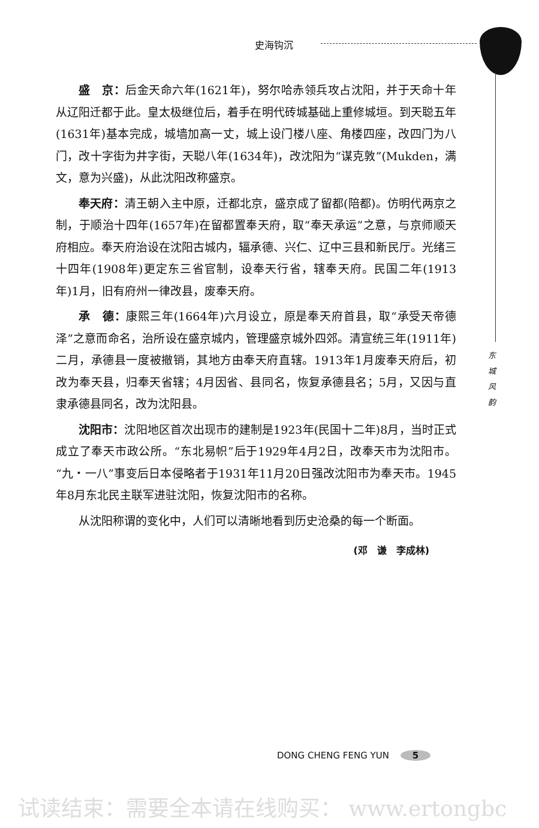史海钩沉
盛　京：后金天命六年(1621年)，努尔哈赤领兵攻占沈阳，并于天命十年从辽阳迁都于此。皇太极继位后，着手在明代砖城基础上重修城垣。到天聪五年(1631年)基本完成，城墙加高一丈，城上设门楼八座、角楼四座，改四门为八门，改十字街为井字街，天聪八年(1634年)，改沈阳为“谋克敦”(Mukden，满文，意为兴盛)，从此沈阳改称盛京。
奉天府：清王朝入主中原，迁都北京，盛京成了留都(陪都)。仿明代两京之制，于顺治十四年(1657年)在留都置奉天府，取“奉天承运”之意，与京师顺天府相应。奉天府治设在沈阳古城内，辐承德、兴仁、辽中三县和新民厅。光绪三十四年(1908年)更定东三省官制，设奉天行省，辖奉天府。民国二年(1913年)1月，旧有府州一律改县，废奉天府。
承　德：康熙三年(1664年)六月设立，原是奉天府首县，取“承受天帝德泽”之意而命名，治所设在盛京城内，管理盛京城外四郊。清宣统三年(1911年)二月，承德县一度被撤销，其地方由奉天府直辖。1913年1月废奉天府后，初改为奉天县，归奉天省辖；4月因省、县同名，恢复承德县名；5月，又因与直隶承德县同名，改为沈阳县。
沈阳市：沈阳地区首次出现市的建制是1923年(民国十二年)8月，当时正式成立了奉天市政公所。“东北易帜”后于1929年4月2日，改奉天市为沈阳市。“九・一八”事变后日本侵略者于1931年11月20日强改沈阳市为奉天市。1945年8月东北民主联军进驻沈阳，恢复沈阳市的名称。
从沈阳称谓的变化中，人们可以清晰地看到历史沧桑的每一个断面。
(邓　谦　李成林)
东 城 风 韵
DONG CHENG FENG YUN 5
试读结束：需要全本请在线购买： www.ertongbc